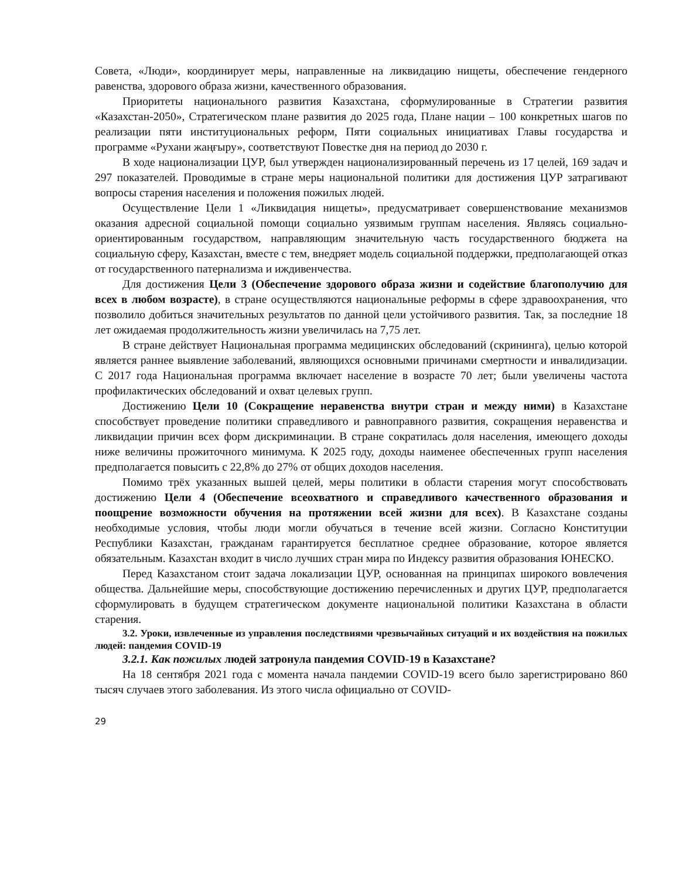Совета, «Люди», координирует меры, направленные на ликвидацию нищеты, обеспечение гендерного равенства, здорового образа жизни, качественного образования.
Приоритеты национального развития Казахстана, сформулированные в Стратегии развития «Казахстан-2050», Стратегическом плане развития до 2025 года, Плане нации – 100 конкретных шагов по реализации пяти институциональных реформ, Пяти социальных инициативах Главы государства и программе «Рухани жаңғыру», соответствуют Повестке дня на период до 2030 г.
В ходе национализации ЦУР, был утвержден национализированный перечень из 17 целей, 169 задач и 297 показателей. Проводимые в стране меры национальной политики для достижения ЦУР затрагивают вопросы старения населения и положения пожилых людей.
Осуществление Цели 1 «Ликвидация нищеты», предусматривает совершенствование механизмов оказания адресной социальной помощи социально уязвимым группам населения. Являясь социально-ориентированным государством, направляющим значительную часть государственного бюджета на социальную сферу, Казахстан, вместе с тем, внедряет модель социальной поддержки, предполагающей отказ от государственного патернализма и иждивенчества.
Для достижения Цели 3 (Обеспечение здорового образа жизни и содействие благополучию для всех в любом возрасте), в стране осуществляются национальные реформы в сфере здравоохранения, что позволило добиться значительных результатов по данной цели устойчивого развития. Так, за последние 18 лет ожидаемая продолжительность жизни увеличилась на 7,75 лет.
В стране действует Национальная программа медицинских обследований (скрининга), целью которой является раннее выявление заболеваний, являющихся основными причинами смертности и инвалидизации. С 2017 года Национальная программа включает население в возрасте 70 лет; были увеличены частота профилактических обследований и охват целевых групп.
Достижению Цели 10 (Сокращение неравенства внутри стран и между ними) в Казахстане способствует проведение политики справедливого и равноправного развития, сокращения неравенства и ликвидации причин всех форм дискриминации. В стране сократилась доля населения, имеющего доходы ниже величины прожиточного минимума. К 2025 году, доходы наименее обеспеченных групп населения предполагается повысить с 22,8% до 27% от общих доходов населения.
Помимо трёх указанных вышей целей, меры политики в области старения могут способствовать достижению Цели 4 (Обеспечение всеохватного и справедливого качественного образования и поощрение возможности обучения на протяжении всей жизни для всех). В Казахстане созданы необходимые условия, чтобы люди могли обучаться в течение всей жизни. Согласно Конституции Республики Казахстан, гражданам гарантируется бесплатное среднее образование, которое является обязательным. Казахстан входит в число лучших стран мира по Индексу развития образования ЮНЕСКО.
Перед Казахстаном стоит задача локализации ЦУР, основанная на принципах широкого вовлечения общества. Дальнейшие меры, способствующие достижению перечисленных и других ЦУР, предполагается сформулировать в будущем стратегическом документе национальной политики Казахстана в области старения.
3.2. Уроки, извлеченные из управления последствиями чрезвычайных ситуаций и их воздействия на пожилых людей: пандемия COVID-19
3.2.1. Как пожилых людей затронула пандемия COVID-19 в Казахстане?
На 18 сентября 2021 года с момента начала пандемии COVID-19 всего было зарегистрировано 860 тысяч случаев этого заболевания. Из этого числа официально от COVID-
29